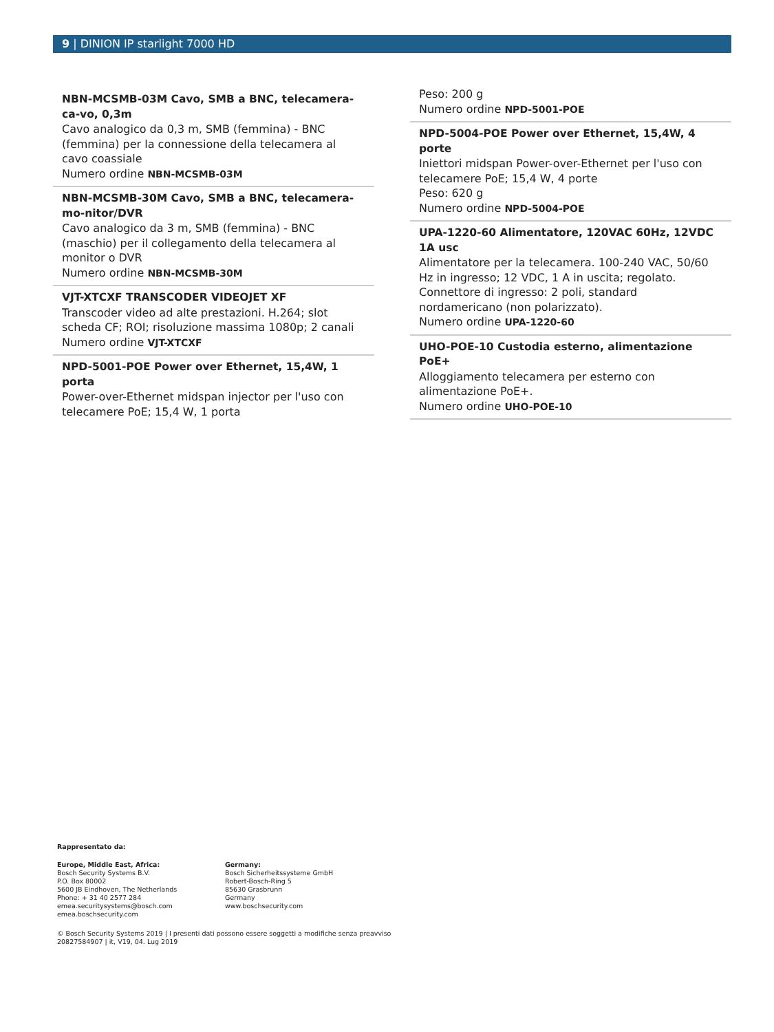9 | DINION IP starlight 7000 HD
NBN-MCSMB-03M Cavo, SMB a BNC, telecamera-ca-vo, 0,3m
Cavo analogico da 0,3 m, SMB (femmina) - BNC (femmina) per la connessione della telecamera al cavo coassiale
Numero ordine NBN-MCSMB-03M
NBN-MCSMB-30M Cavo, SMB a BNC, telecamera-mo-nitor/DVR
Cavo analogico da 3 m, SMB (femmina) - BNC (maschio) per il collegamento della telecamera al monitor o DVR
Numero ordine NBN-MCSMB-30M
VJT-XTCXF TRANSCODER VIDEOJET XF
Transcoder video ad alte prestazioni. H.264; slot scheda CF; ROI; risoluzione massima 1080p; 2 canali
Numero ordine VJT-XTCXF
NPD-5001-POE Power over Ethernet, 15,4W, 1 porta
Power-over-Ethernet midspan injector per l'uso con telecamere PoE; 15,4 W, 1 porta
Peso: 200 g
Numero ordine NPD-5001-POE
NPD-5004-POE Power over Ethernet, 15,4W, 4 porte
Iniettori midspan Power-over-Ethernet per l'uso con telecamere PoE; 15,4 W, 4 porte
Peso: 620 g
Numero ordine NPD-5004-POE
UPA-1220-60 Alimentatore, 120VAC 60Hz, 12VDC 1A usc
Alimentatore per la telecamera. 100-240 VAC, 50/60 Hz in ingresso; 12 VDC, 1 A in uscita; regolato. Connettore di ingresso: 2 poli, standard nordamericano (non polarizzato).
Numero ordine UPA-1220-60
UHO-POE-10 Custodia esterno, alimentazione PoE+
Alloggiamento telecamera per esterno con alimentazione PoE+.
Numero ordine UHO-POE-10
Rappresentato da:
Europe, Middle East, Africa:
Bosch Security Systems B.V.
P.O. Box 80002
5600 JB Eindhoven, The Netherlands
Phone: + 31 40 2577 284
emea.securitysystems@bosch.com
emea.boschsecurity.com
Germany:
Bosch Sicherheitssysteme GmbH
Robert-Bosch-Ring 5
85630 Grasbrunn
Germany
www.boschsecurity.com
© Bosch Security Systems 2019 | I presenti dati possono essere soggetti a modifiche senza preavviso
20827584907 | it, V19, 04. Lug 2019